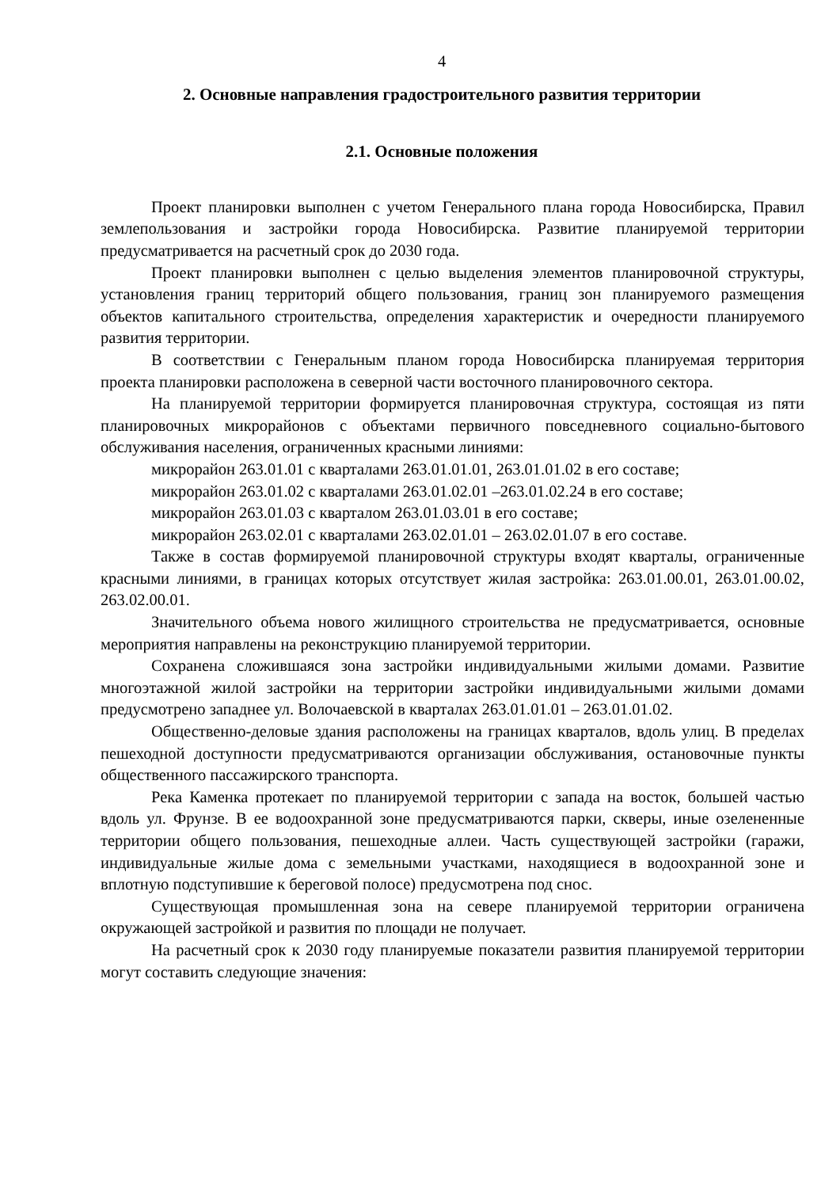4
2. Основные направления градостроительного развития территории
2.1. Основные положения
Проект планировки выполнен с учетом Генерального плана города Новосибирска, Правил землепользования и застройки города Новосибирска. Развитие планируемой территории предусматривается на расчетный срок до 2030 года.
Проект планировки выполнен с целью выделения элементов планировочной структуры, установления границ территорий общего пользования, границ зон планируемого размещения объектов капитального строительства, определения характеристик и очередности планируемого развития территории.
В соответствии с Генеральным планом города Новосибирска планируемая территория проекта планировки расположена в северной части восточного планировочного сектора.
На планируемой территории формируется планировочная структура, состоящая из пяти планировочных микрорайонов с объектами первичного повседневного социально-бытового обслуживания населения, ограниченных красными линиями:
микрорайон 263.01.01 с кварталами 263.01.01.01, 263.01.01.02 в его составе;
микрорайон 263.01.02 с кварталами 263.01.02.01 –263.01.02.24 в его составе;
микрорайон 263.01.03 с кварталом 263.01.03.01 в его составе;
микрорайон 263.02.01 с кварталами 263.02.01.01 – 263.02.01.07 в его составе.
Также в состав формируемой планировочной структуры входят кварталы, ограниченные красными линиями, в границах которых отсутствует жилая застройка: 263.01.00.01, 263.01.00.02, 263.02.00.01.
Значительного объема нового жилищного строительства не предусматривается, основные мероприятия направлены на реконструкцию планируемой территории.
Сохранена сложившаяся зона застройки индивидуальными жилыми домами. Развитие многоэтажной жилой застройки на территории застройки индивидуальными жилыми домами предусмотрено западнее ул. Волочаевской в кварталах 263.01.01.01 – 263.01.01.02.
Общественно-деловые здания расположены на границах кварталов, вдоль улиц. В пределах пешеходной доступности предусматриваются организации обслуживания, остановочные пункты общественного пассажирского транспорта.
Река Каменка протекает по планируемой территории с запада на восток, большей частью вдоль ул. Фрунзе. В ее водоохранной зоне предусматриваются парки, скверы, иные озелененные территории общего пользования, пешеходные аллеи. Часть существующей застройки (гаражи, индивидуальные жилые дома с земельными участками, находящиеся в водоохранной зоне и вплотную подступившие к береговой полосе) предусмотрена под снос.
Существующая промышленная зона на севере планируемой территории ограничена окружающей застройкой и развития по площади не получает.
На расчетный срок к 2030 году планируемые показатели развития планируемой территории могут составить следующие значения: